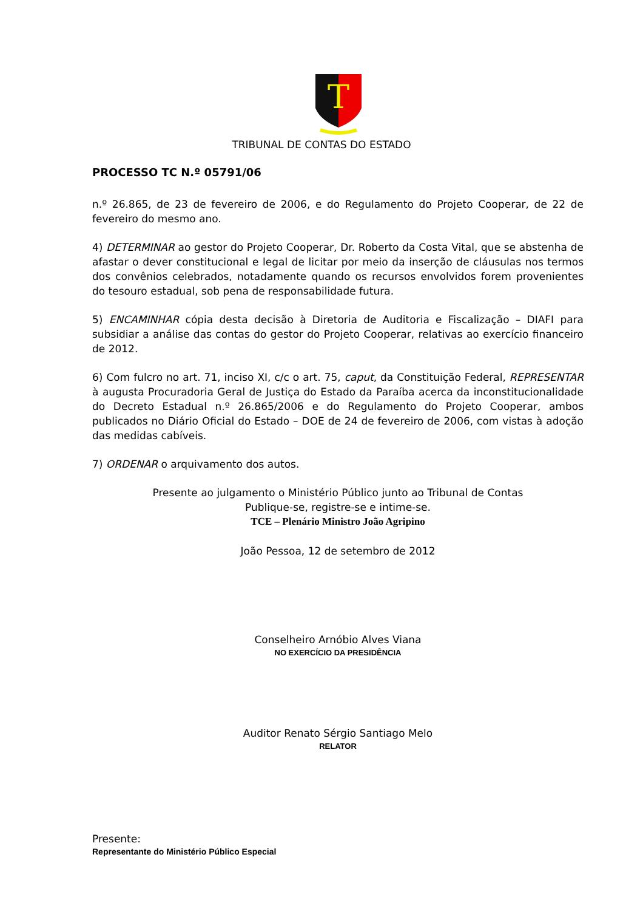T
TRIBUNAL DE CONTAS DO ESTADO
PROCESSO TC N.º 05791/06
n.º 26.865, de 23 de fevereiro de 2006, e do Regulamento do Projeto Cooperar, de 22 de fevereiro do mesmo ano.
4) DETERMINAR ao gestor do Projeto Cooperar, Dr. Roberto da Costa Vital, que se abstenha de afastar o dever constitucional e legal de licitar por meio da inserção de cláusulas nos termos dos convênios celebrados, notadamente quando os recursos envolvidos forem provenientes do tesouro estadual, sob pena de responsabilidade futura.
5) ENCAMINHAR cópia desta decisão à Diretoria de Auditoria e Fiscalização – DIAFI para subsidiar a análise das contas do gestor do Projeto Cooperar, relativas ao exercício financeiro de 2012.
6) Com fulcro no art. 71, inciso XI, c/c o art. 75, caput, da Constituição Federal, REPRESENTAR à augusta Procuradoria Geral de Justiça do Estado da Paraíba acerca da inconstitucionalidade do Decreto Estadual n.º 26.865/2006 e do Regulamento do Projeto Cooperar, ambos publicados no Diário Oficial do Estado – DOE de 24 de fevereiro de 2006, com vistas à adoção das medidas cabíveis.
7) ORDENAR o arquivamento dos autos.
Presente ao julgamento o Ministério Público junto ao Tribunal de Contas
Publique-se, registre-se e intime-se.
TCE – Plenário Ministro João Agripino
João Pessoa, 12 de setembro de 2012
Conselheiro Arnóbio Alves Viana
NO EXERCÍCIO DA PRESIDÊNCIA
Auditor Renato Sérgio Santiago Melo
RELATOR
Presente:
Representante do Ministério Público Especial